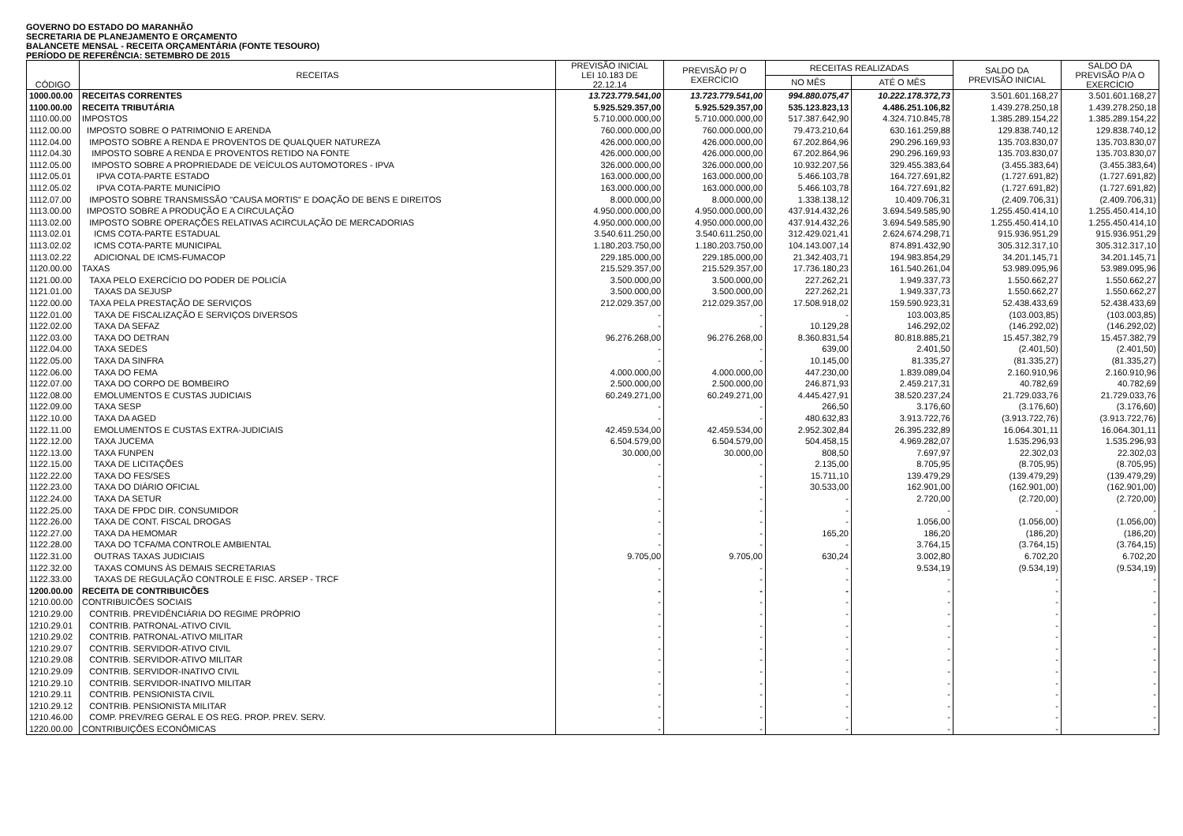GOVERNO DO ESTADO DO MARANHÃO
SECRETARIA DE PLANEJAMENTO E ORÇAMENTO
BALANCETE MENSAL - RECEITA ORÇAMENTÁRIA (FONTE TESOURO)
PERÍODO DE REFERÊNCIA: SETEMBRO DE 2015
| CÓDIGO | RECEITAS | PREVISÃO INICIAL LEI 10.183 DE 22.12.14 | PREVISÃO P/ O EXERCÍCIO | RECEITAS REALIZADAS | | SALDO DA PREVISÃO INICIAL | SALDO DA PREVISÃO P/A O EXERCÍCIO |
| --- | --- | --- | --- | --- | --- | --- | --- |
| | | | | NO MÊS | ATÉ O MÊS | | |
| 1000.00.00 | RECEITAS CORRENTES | 13.723.779.541,00 | 13.723.779.541,00 | 994.880.075,47 | 10.222.178.372,73 | 3.501.601.168,27 | 3.501.601.168,27 |
| 1100.00.00 | RECEITA TRIBUTÁRIA | 5.925.529.357,00 | 5.925.529.357,00 | 535.123.823,13 | 4.486.251.106,82 | 1.439.278.250,18 | 1.439.278.250,18 |
| 1110.00.00 | IMPOSTOS | 5.710.000.000,00 | 5.710.000.000,00 | 517.387.642,90 | 4.324.710.845,78 | 1.385.289.154,22 | 1.385.289.154,22 |
| 1112.00.00 | IMPOSTO SOBRE O PATRIMONIO E ARENDA | 760.000.000,00 | 760.000.000,00 | 79.473.210,64 | 630.161.259,88 | 129.838.740,12 | 129.838.740,12 |
| 1112.04.00 | IMPOSTO SOBRE A RENDA E PROVENTOS DE QUALQUER NATUREZA | 426.000.000,00 | 426.000.000,00 | 67.202.864,96 | 290.296.169,93 | 135.703.830,07 | 135.703.830,07 |
| 1112.04.30 | IMPOSTO SOBRE A RENDA E PROVENTOS RETIDO NA FONTE | 426.000.000,00 | 426.000.000,00 | 67.202.864,96 | 290.296.169,93 | 135.703.830,07 | 135.703.830,07 |
| 1112.05.00 | IMPOSTO SOBRE A PROPRIEDADE DE VEÍCULOS AUTOMOTORES - IPVA | 326.000.000,00 | 326.000.000,00 | 10.932.207,56 | 329.455.383,64 | (3.455.383,64) | (3.455.383,64) |
| 1112.05.01 | IPVA COTA-PARTE ESTADO | 163.000.000,00 | 163.000.000,00 | 5.466.103,78 | 164.727.691,82 | (1.727.691,82) | (1.727.691,82) |
| 1112.05.02 | IPVA COTA-PARTE MUNICÍPIO | 163.000.000,00 | 163.000.000,00 | 5.466.103,78 | 164.727.691,82 | (1.727.691,82) | (1.727.691,82) |
| 1112.07.00 | IMPOSTO SOBRE TRANSMISSÃO "CAUSA MORTIS" E DOAÇÃO DE BENS E DIREITOS | 8.000.000,00 | 8.000.000,00 | 1.338.138,12 | 10.409.706,31 | (2.409.706,31) | (2.409.706,31) |
| 1113.00.00 | IMPOSTO SOBRE A PRODUÇÃO E A CIRCULAÇÃO | 4.950.000.000,00 | 4.950.000.000,00 | 437.914.432,26 | 3.694.549.585,90 | 1.255.450.414,10 | 1.255.450.414,10 |
| 1113.02.00 | IMPOSTO SOBRE OPERAÇÕES RELATIVAS ACIRCULAÇÃO DE MERCADORIAS | 4.950.000.000,00 | 4.950.000.000,00 | 437.914.432,26 | 3.694.549.585,90 | 1.255.450.414,10 | 1.255.450.414,10 |
| 1113.02.01 | ICMS COTA-PARTE ESTADUAL | 3.540.611.250,00 | 3.540.611.250,00 | 312.429.021,41 | 2.624.674.298,71 | 915.936.951,29 | 915.936.951,29 |
| 1113.02.02 | ICMS COTA-PARTE MUNICIPAL | 1.180.203.750,00 | 1.180.203.750,00 | 104.143.007,14 | 874.891.432,90 | 305.312.317,10 | 305.312.317,10 |
| 1113.02.22 | ADICIONAL DE ICMS-FUMACOP | 229.185.000,00 | 229.185.000,00 | 21.342.403,71 | 194.983.854,29 | 34.201.145,71 | 34.201.145,71 |
| 1120.00.00 | TAXAS | 215.529.357,00 | 215.529.357,00 | 17.736.180,23 | 161.540.261,04 | 53.989.095,96 | 53.989.095,96 |
| 1121.00.00 | TAXA PELO EXERCÍCIO DO PODER DE POLICÍA | 3.500.000,00 | 3.500.000,00 | 227.262,21 | 1.949.337,73 | 1.550.662,27 | 1.550.662,27 |
| 1121.01.00 | TAXAS DA SEJUSP | 3.500.000,00 | 3.500.000,00 | 227.262,21 | 1.949.337,73 | 1.550.662,27 | 1.550.662,27 |
| 1122.00.00 | TAXA PELA PRESTAÇÃO DE SERVIÇOS | 212.029.357,00 | 212.029.357,00 | 17.508.918,02 | 159.590.923,31 | 52.438.433,69 | 52.438.433,69 |
| 1122.01.00 | TAXA DE FISCALIZAÇÃO E SERVIÇOS DIVERSOS | - | - | - | 103.003,85 | (103.003,85) | (103.003,85) |
| 1122.02.00 | TAXA DA SEFAZ | - | - | 10.129,28 | 146.292,02 | (146.292,02) | (146.292,02) |
| 1122.03.00 | TAXA DO DETRAN | 96.276.268,00 | 96.276.268,00 | 8.360.831,54 | 80.818.885,21 | 15.457.382,79 | 15.457.382,79 |
| 1122.04.00 | TAXA SEDES | - | - | 639,00 | 2.401,50 | (2.401,50) | (2.401,50) |
| 1122.05.00 | TAXA DA SINFRA | - | - | 10.145,00 | 81.335,27 | (81.335,27) | (81.335,27) |
| 1122.06.00 | TAXA DO FEMA | 4.000.000,00 | 4.000.000,00 | 447.230,00 | 1.839.089,04 | 2.160.910,96 | 2.160.910,96 |
| 1122.07.00 | TAXA DO CORPO DE BOMBEIRO | 2.500.000,00 | 2.500.000,00 | 246.871,93 | 2.459.217,31 | 40.782,69 | 40.782,69 |
| 1122.08.00 | EMOLUMENTOS E CUSTAS JUDICIAIS | 60.249.271,00 | 60.249.271,00 | 4.445.427,91 | 38.520.237,24 | 21.729.033,76 | 21.729.033,76 |
| 1122.09.00 | TAXA SESP | - | - | 266,50 | 3.176,60 | (3.176,60) | (3.176,60) |
| 1122.10.00 | TAXA DA AGED | - | - | 480.632,83 | 3.913.722,76 | (3.913.722,76) | (3.913.722,76) |
| 1122.11.00 | EMOLUMENTOS E CUSTAS EXTRA-JUDICIAIS | 42.459.534,00 | 42.459.534,00 | 2.952.302,84 | 26.395.232,89 | 16.064.301,11 | 16.064.301,11 |
| 1122.12.00 | TAXA JUCEMA | 6.504.579,00 | 6.504.579,00 | 504.458,15 | 4.969.282,07 | 1.535.296,93 | 1.535.296,93 |
| 1122.13.00 | TAXA FUNPEN | 30.000,00 | 30.000,00 | 808,50 | 7.697,97 | 22.302,03 | 22.302,03 |
| 1122.15.00 | TAXA DE LICITAÇÕES | - | - | 2.135,00 | 8.705,95 | (8.705,95) | (8.705,95) |
| 1122.22.00 | TAXA DO FES/SES | - | - | 15.711,10 | 139.479,29 | (139.479,29) | (139.479,29) |
| 1122.23.00 | TAXA DO DIÁRIO OFICIAL | - | - | 30.533,00 | 162.901,00 | (162.901,00) | (162.901,00) |
| 1122.24.00 | TAXA DA SETUR | - | - | - | 2.720,00 | (2.720,00) | (2.720,00) |
| 1122.25.00 | TAXA DE FPDC DIR. CONSUMIDOR | - | - | - | - | - | - |
| 1122.26.00 | TAXA DE CONT. FISCAL DROGAS | - | - | - | 1.056,00 | (1.056,00) | (1.056,00) |
| 1122.27.00 | TAXA DA HEMOMAR | - | - | 165,20 | 186,20 | (186,20) | (186,20) |
| 1122.28.00 | TAXA DO TCFA/MA CONTROLE AMBIENTAL | - | - | - | 3.764,15 | (3.764,15) | (3.764,15) |
| 1122.31.00 | OUTRAS TAXAS JUDICIAIS | 9.705,00 | 9.705,00 | 630,24 | 3.002,80 | 6.702,20 | 6.702,20 |
| 1122.32.00 | TAXAS COMUNS ÀS DEMAIS SECRETARIAS | - | - | - | 9.534,19 | (9.534,19) | (9.534,19) |
| 1122.33.00 | TAXAS DE REGULAÇÃO CONTROLE E FISC. ARSEP - TRCF | - | - | - | - | - | - |
| 1200.00.00 | RECEITA DE CONTRIBUICÕES | - | - | - | - | - | - |
| 1210.00.00 | CONTRIBUICÕES SOCIAIS | - | - | - | - | - | - |
| 1210.29.00 | CONTRIB. PREVIDÊNCIÁRIA DO REGIME PRÓPRIO | - | - | - | - | - | - |
| 1210.29.01 | CONTRIB. PATRONAL-ATIVO CIVIL | - | - | - | - | - | - |
| 1210.29.02 | CONTRIB. PATRONAL-ATIVO MILITAR | - | - | - | - | - | - |
| 1210.29.07 | CONTRIB. SERVIDOR-ATIVO CIVIL | - | - | - | - | - | - |
| 1210.29.08 | CONTRIB. SERVIDOR-ATIVO MILITAR | - | - | - | - | - | - |
| 1210.29.09 | CONTRIB. SERVIDOR-INATIVO CIVIL | - | - | - | - | - | - |
| 1210.29.10 | CONTRIB. SERVIDOR-INATIVO MILITAR | - | - | - | - | - | - |
| 1210.29.11 | CONTRIB. PENSIONISTA CIVIL | - | - | - | - | - | - |
| 1210.29.12 | CONTRIB. PENSIONISTA MILITAR | - | - | - | - | - | - |
| 1210.46.00 | COMP. PREV/REG GERAL E OS REG. PROP. PREV. SERV. | - | - | - | - | - | - |
| 1220.00.00 | CONTRIBUIÇÕES ECONÔMICAS | - | - | - | - | - | - |